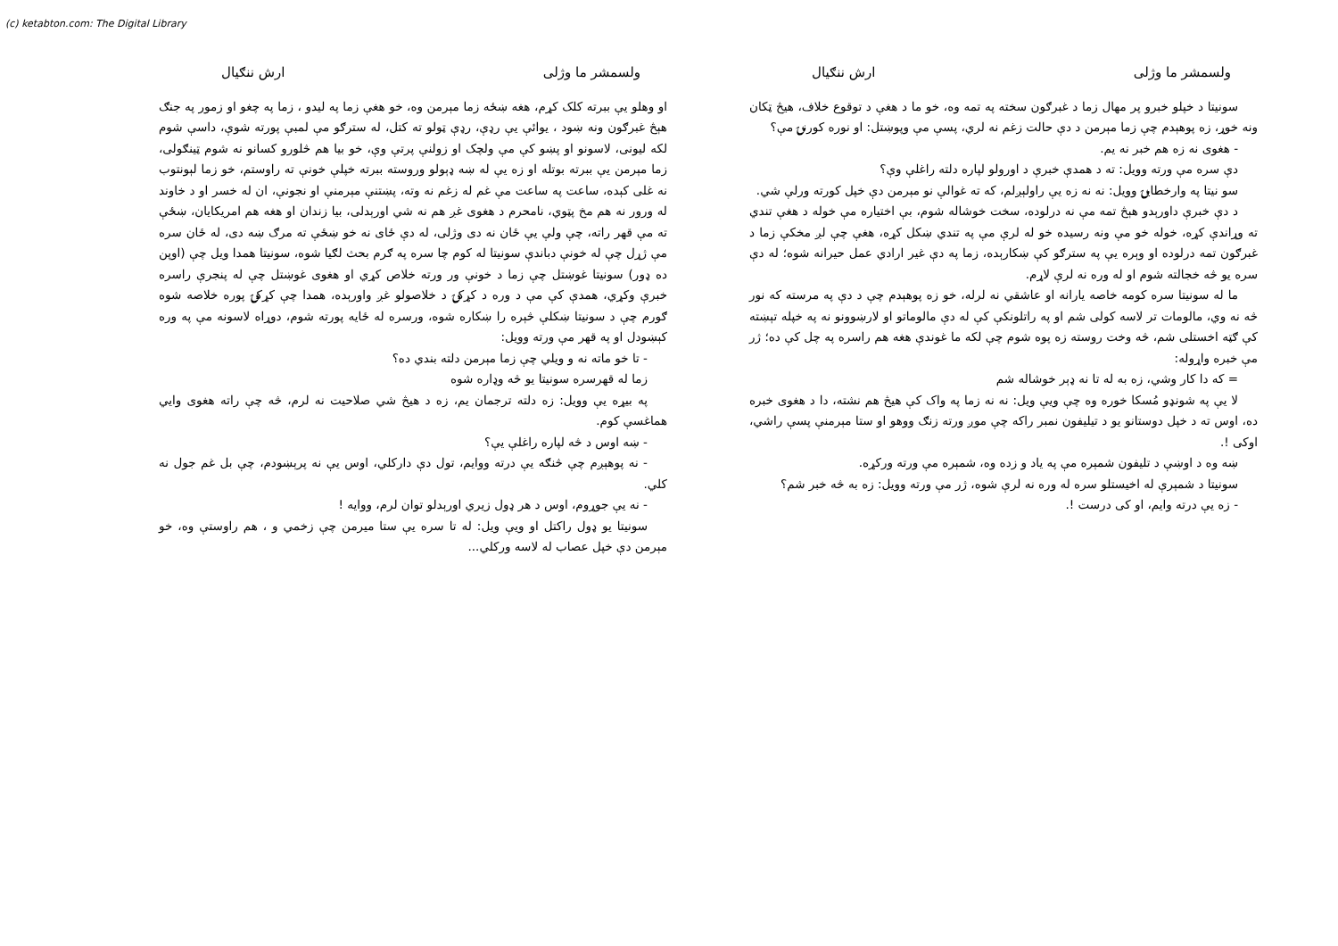(c) ketabton.com: The Digital Library
ولسمشر ما وژلی ارش ننګیال
او وهلو يې ببرته کلک کړم، هغه ښځه زما مېرمن وه، خو هغې زما په لیدو ، زما په چغو او زمور په جنګ هېڅ غبرګون ونه ښود ، یوائې یې رډې، رډې ټولو ته کتل، له سترګو مې لمبې پورته شوې، داسې شوم لکه لیونی، لاسونو او پښو کې مې ولچک او زولنې پرتې وې، خو بیا هم څلورو کسانو نه شوم ټینګولی، زما مېرمن یې ببرته بوتله او زه یې له ښه ډېولو وروسته ببرته خپلې خونې ته راوستم، خو زما لېونتوب نه غلی کېده، ساعت په ساعت مې غم له زغم نه وته، پښتنې مېرمنې او نجونې، ان له خسر او د خاوند له ورور نه هم مخ پټوي، نامحرم د هغوی غږ هم نه شي اورېدلی، بیا زندان او هغه هم امریکایان، ښځې ته مې قهر راته، چې ولې یې ځان نه دی وژلی، له دې ځای نه خو ښځې ته مرګ ښه دی، له ځان سره مې ژړل چې له خونې دباندې سونیتا له کوم چا سره په ګرم بحث لګیا شوه، سونیتا همدا ویل چې (اوپن ده ډور) سونیتا غوښتل چې زما د خونې ور ورته خلاص کړي او هغوی غوښتل چې له پنجرې راسره خبرې وکړي، همدې کې مې د وره د کړکۍ د خلاصولو غږ واورېده، همدا چې کړکۍ پوره خلاصه شوه ګورم چې د سونیتا ښکلې څېره را ښکاره شوه، ورسره له ځایه پورته شوم، دوړاه لاسونه مې په وره کېښودل او په قهر مې ورته وویل:
- تا خو ماته نه و ویلي چې زما مېرمن دلته بندي ده؟
زما له قهرسره سونیتا یو څه وډاره شوه
په بیړه یې وویل: زه دلته ترجمان یم، زه د هیڅ شي صلاحیت نه لرم، څه چې راته هغوی وایي هماغسې کوم.
- ښه اوس د څه لپاره راغلې یې؟
- نه پوهېږم چې څنګه یې درته ووایم، تول دې دارکلي، اوس یې نه پرېښودم، چې بل غم جول نه کلي.
- نه یې جوړوم، اوس د هر ډول زیري اورېدلو توان لرم، ووایه !
سونیتا یو ډول راکتل او ویې ویل: له تا سره یې ستا میرمن چې زخمي و ، هم راوستې وه، خو مېرمن دې خپل عصاب له لاسه ورکلي...
ولسمشر ما وژلی ارش ننګیال
سونیتا د خپلو خبرو پر مهال زما د غبرګون سخته په تمه وه، خو ما د هغې د توقوع خلاف، هیڅ ټکان ونه خوړ، زه پوهېدم چې زما مېرمن د دې حالت زغم نه لري، پسې مې وپوښتل: او نوره کورنۍ مې؟
- هغوی نه زه هم خبر نه یم.
دې سره مې ورته وویل: ته د همدې خبرې د اورولو لپاره دلته راغلې وې؟
سو نیتا په وارخطایۍ وویل: نه نه زه یې راولېږلم، که ته غوالې نو مېرمن دې خپل کورته ورلې شي.
د دې خبرې داورېدو هېڅ تمه مې نه درلوده، سخت خوشاله شوم، بې اختیاره مې خوله د هغې تندي ته وړاندې کړه، خوله خو مې ونه رسیده خو له لرې مې په تندي ښکل کړه، هغې چې لږ مخکې زما د غبرګون تمه درلوده او وېره یې په سترګو کې ښکارېده، زما په دې غیر ارادي عمل حیرانه شوه؛ له دې سره یو څه خجالته شوم او له وره نه لرې لاړم.
ما له سونیتا سره کومه خاصه یارانه او عاشقي نه لرله، خو زه پوهېدم چې د دې په مرسته که نور څه نه وي، مالومات تر لاسه کولی شم او په راتلونکې کې له دې مالوماتو او لارښوونو نه په خپله تېښته کې ګټه اخستلی شم، څه وخت روسته زه پوه شوم چې لکه ما غوندې هغه هم راسره په چل کې ده؛ ژر مې خبره واړوله:
= که دا کار وشي، زه به له تا نه ډېر خوشاله شم
لا یې په شونډو مُسکا خوره وه چې ویې ویل: نه نه زما په واک کې هیڅ هم نشته، دا د هغوی خبره ده، اوس ته د خپل دوستانو یو د تیلیفون نمبر راکه چې موږ ورته زنګ ووهو او ستا مېرمنې پسې راشي، اوکی !.
ښه وه د اوښې د تلیفون شمېره مې په یاد و زده وه، شمېره مې ورته ورکړه.
سونیتا د شمېرې له اخیستلو سره له وره نه لرې شوه، ژر مې ورته وویل: زه به څه خبر شم؟
- زه یې درته وایم، او کی درست !.